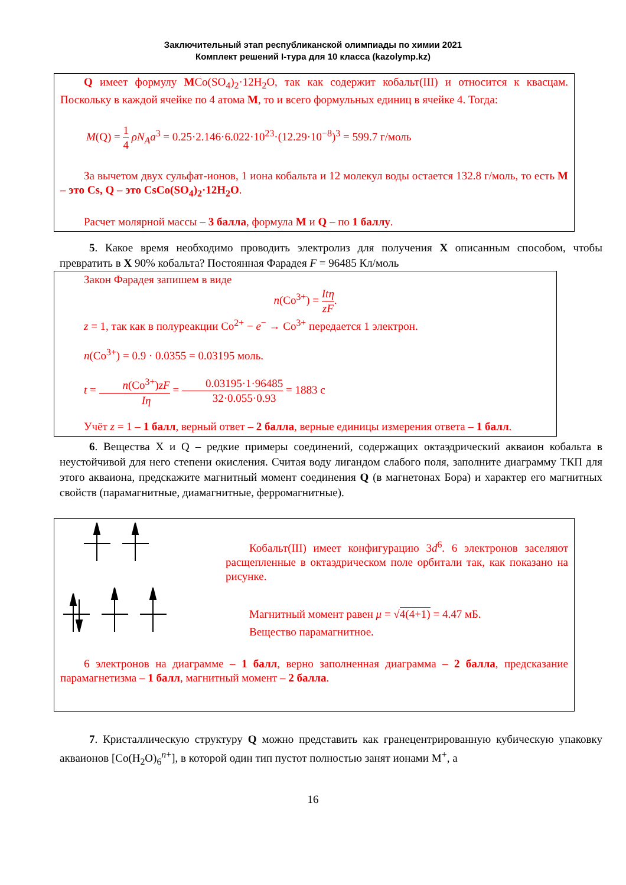Заключительный этап республиканской олимпиады по химии 2021
Комплект решений I-тура для 10 класса (kazolymp.kz)
Q имеет формулу MCo(SO<sub>4</sub>)<sub>2</sub>·12H<sub>2</sub>O, так как содержит кобальт(III) и относится к квасцам. Поскольку в каждой ячейке по 4 атома M, то и всего формульных единиц в ячейке 4. Тогда:
M(Q) = 1 4 ρN<sub>A</sub>a<sup>3</sup> = 0.25·2.146·6.022·10<sup>23</sup>·(12.29·10<sup>−8</sup>)<sup>3</sup> = 599.7 г/моль
За вычетом двух сульфат-ионов, 1 иона кобальта и 12 молекул воды остается 132.8 г/моль, то есть M – это Cs, Q – это CsCo(SO<sub>4</sub>)<sub>2</sub>·12H<sub>2</sub>O.
Расчет молярной массы – 3 балла, формула M и Q – по 1 баллу.
5. Какое время необходимо проводить электролиз для получения X описанным способом, чтобы превратить в X 90% кобальта? Постоянная Фарадея F = 96485 Кл/моль
Закон Фарадея запишем в виде
n(Co<sup>3+</sup>) = Itη zF.
z = 1, так как в полуреакции Co<sup>2+</sup> − e<sup>−</sup> → Co<sup>3+</sup> передается 1 электрон.
n(Co<sup>3+</sup>) = 0.9 · 0.0355 = 0.03195 моль.
t = n(Co<sup>3+</sup>)zF Iη = 0.03195·1·96485 32·0.055·0.93 = 1883 с
Учёт z = 1 – 1 балл, верный ответ – 2 балла, верные единицы измерения ответа – 1 балл.
6. Вещества X и Q – редкие примеры соединений, содержащих октаэдрический акваион кобальта в неустойчивой для него степени окисления. Считая воду лигандом слабого поля, заполните диаграмму ТКП для этого акваиона, предскажите магнитный момент соединения Q (в магнетонах Бора) и характер его магнитных свойств (парамагнитные, диамагнитные, ферромагнитные).
Кобальт(III) имеет конфигурацию 3d<sup>6</sup>. 6 электронов заселяют расщепленные в октаэдрическом поле орбитали так, как показано на рисунке.
Магнитный момент равен μ = √4(4+1) = 4.47 мБ.
Вещество парамагнитное.
6 электронов на диаграмме – 1 балл, верно заполненная диаграмма – 2 балла, предсказание парамагнетизма – 1 балл, магнитный момент – 2 балла.
7. Кристаллическую структуру Q можно представить как гранецентрированную кубическую упаковку акваионов [Co(H<sub>2</sub>O)<sub>6</sub><sup>n+</sup>], в которой один тип пустот полностью занят ионами M<sup>+</sup>, а
16